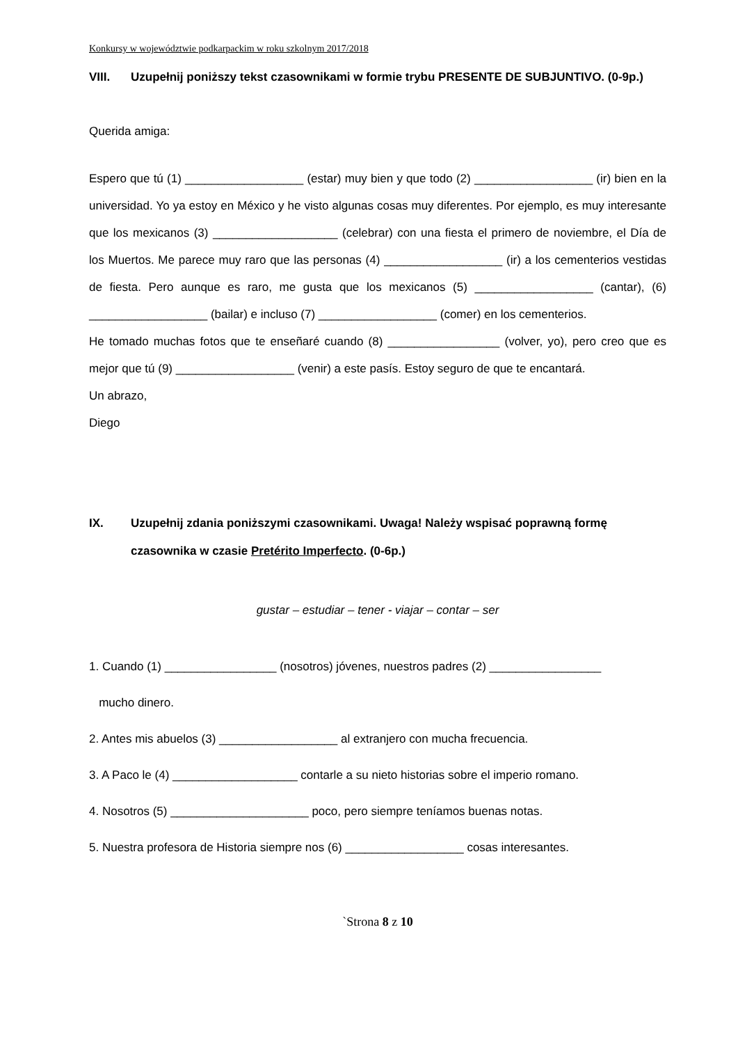Konkursy w województwie podkarpackim w roku szkolnym 2017/2018
VIII. Uzupełnij poniższy tekst czasownikami w formie trybu PRESENTE DE SUBJUNTIVO. (0-9p.)
Querida amiga:
Espero que tú (1) __________________ (estar) muy bien y que todo (2) __________________ (ir) bien en la universidad. Yo ya estoy en México y he visto algunas cosas muy diferentes. Por ejemplo, es muy interesante que los mexicanos (3) ___________________ (celebrar) con una fiesta el primero de noviembre, el Día de los Muertos. Me parece muy raro que las personas (4) __________________ (ir) a los cementerios vestidas de fiesta. Pero aunque es raro, me gusta que los mexicanos (5) __________________ (cantar), (6) __________________ (bailar) e incluso (7) __________________ (comer) en los cementerios.
He tomado muchas fotos que te enseñaré cuando (8) _________________ (volver, yo), pero creo que es mejor que tú (9) __________________ (venir) a este pasís. Estoy seguro de que te encantará.
Un abrazo,
Diego
IX. Uzupełnij zdania poniższymi czasownikami. Uwaga! Należy wspisać poprawną formę czasownika w czasie Pretérito Imperfecto. (0-6p.)
gustar – estudiar – tener - viajar – contar – ser
1. Cuando (1) _________________ (nosotros) jóvenes, nuestros padres (2) _________________
mucho dinero.
2. Antes mis abuelos (3) __________________ al extranjero con mucha frecuencia.
3. A Paco le (4) ___________________ contarle a su nieto historias sobre el imperio romano.
4. Nosotros (5) _____________________ poco, pero siempre teníamos buenas notas.
5. Nuestra profesora de Historia siempre nos (6) __________________ cosas interesantes.
`Strona 8 z 10